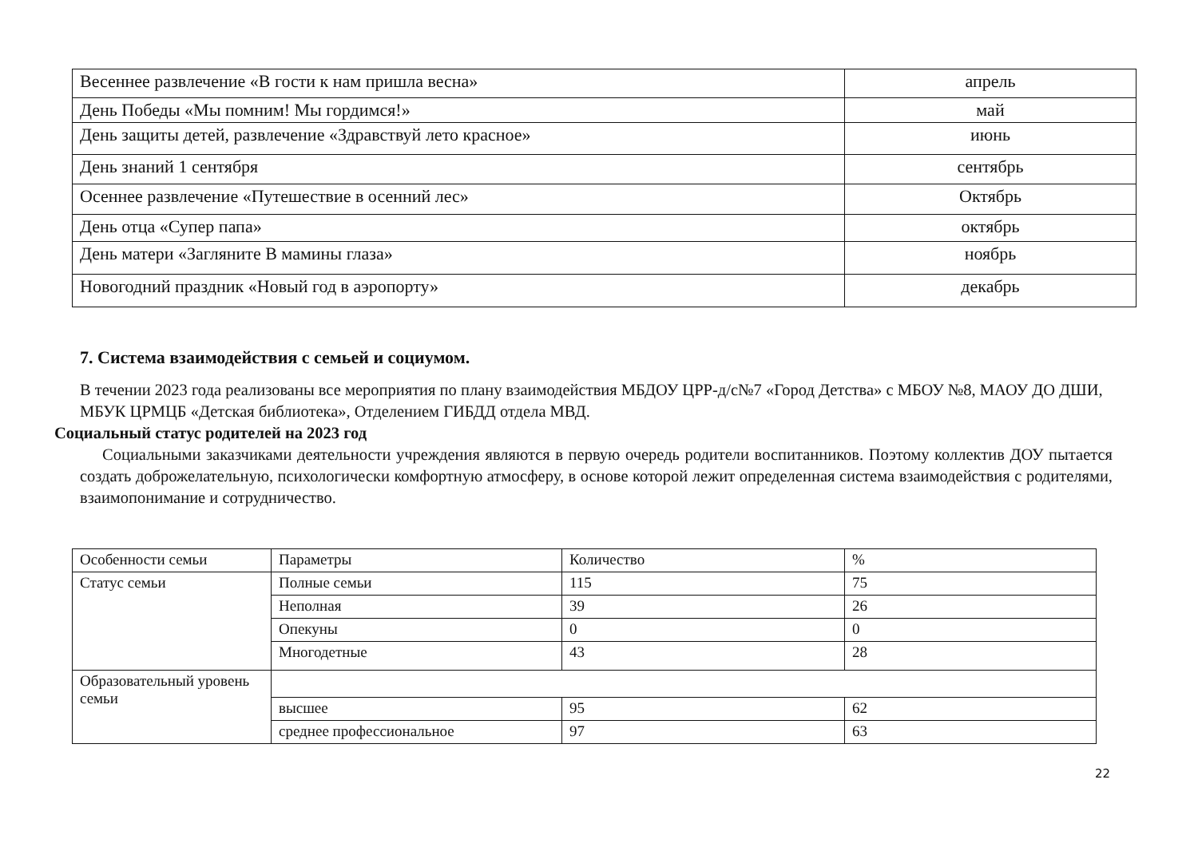| Весеннее развлечение «В гости к нам пришла весна» | апрель |
| День Победы «Мы помним! Мы гордимся!» | май |
| День защиты детей, развлечение «Здравствуй лето красное» | июнь |
| День знаний 1 сентября | сентябрь |
| Осеннее развлечение «Путешествие в осенний лес» | Октябрь |
| День отца «Супер папа» | октябрь |
| День матери «Загляните В мамины глаза» | ноябрь |
| Новогодний праздник «Новый год в аэропорту» | декабрь |
7. Система взаимодействия с семьей и социумом.
В течении 2023 года реализованы все мероприятия по плану взаимодействия МБДОУ ЦРР-д/с№7 «Город Детства» с МБОУ №8, МАОУ ДО ДШИ, МБУК ЦРМЦБ «Детская библиотека», Отделением ГИБДД отдела МВД.
Социальный статус родителей на 2023 год
Социальными заказчиками деятельности учреждения являются в первую очередь родители воспитанников. Поэтому коллектив ДОУ пытается создать доброжелательную, психологически комфортную атмосферу, в основе которой лежит определенная система взаимодействия с родителями, взаимопонимание и сотрудничество.
| Особенности семьи | Параметры | Количество | % |
| Статус семьи | Полные семьи | 115 | 75 |
| | Неполная | 39 | 26 |
| | Опекуны | 0 | 0 |
| | Многодетные | 43 | 28 |
| Образовательный уровень семьи | | | |
| | высшее | 95 | 62 |
| | среднее профессиональное | 97 | 63 |
22